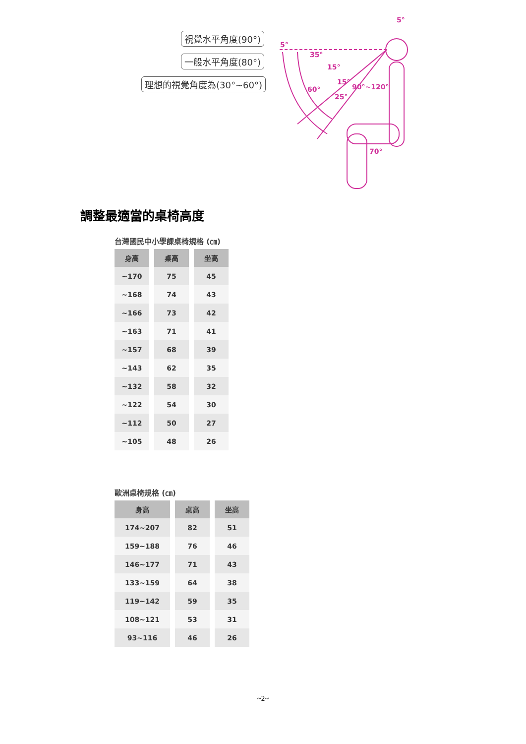5°
35°
15°
60°
15°
90°~120°
25°
70°
5°
視覺水平角度(90°)
一般水平角度(80°)
理想的視覺角度為(30°~60°)
調整最適當的桌椅高度
台灣國民中小學課桌椅規格 (㎝)
| 身高 | 桌高 | 坐高 |
| --- | --- | --- |
| ~170 | 75 | 45 |
| ~168 | 74 | 43 |
| ~166 | 73 | 42 |
| ~163 | 71 | 41 |
| ~157 | 68 | 39 |
| ~143 | 62 | 35 |
| ~132 | 58 | 32 |
| ~122 | 54 | 30 |
| ~112 | 50 | 27 |
| ~105 | 48 | 26 |
歐洲桌椅規格 (㎝)
| 身高 | 桌高 | 坐高 |
| --- | --- | --- |
| 174~207 | 82 | 51 |
| 159~188 | 76 | 46 |
| 146~177 | 71 | 43 |
| 133~159 | 64 | 38 |
| 119~142 | 59 | 35 |
| 108~121 | 53 | 31 |
| 93~116 | 46 | 26 |
~2~